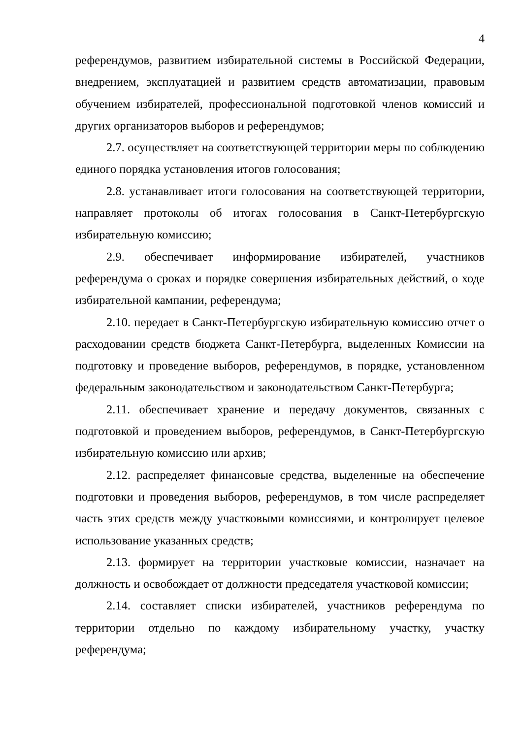4
референдумов, развитием избирательной системы в Российской Федерации, внедрением, эксплуатацией и развитием средств автоматизации, правовым обучением избирателей, профессиональной подготовкой членов комиссий и других организаторов выборов и референдумов;
2.7. осуществляет на соответствующей территории меры по соблюдению единого порядка установления итогов голосования;
2.8. устанавливает итоги голосования на соответствующей территории, направляет протоколы об итогах голосования в Санкт-Петербургскую избирательную комиссию;
2.9. обеспечивает информирование избирателей, участников референдума о сроках и порядке совершения избирательных действий, о ходе избирательной кампании, референдума;
2.10. передает в Санкт-Петербургскую избирательную комиссию отчет о расходовании средств бюджета Санкт-Петербурга, выделенных Комиссии на подготовку и проведение выборов, референдумов, в порядке, установленном федеральным законодательством и законодательством Санкт-Петербурга;
2.11. обеспечивает хранение и передачу документов, связанных с подготовкой и проведением выборов, референдумов, в Санкт-Петербургскую избирательную комиссию или архив;
2.12. распределяет финансовые средства, выделенные на обеспечение подготовки и проведения выборов, референдумов, в том числе распределяет часть этих средств между участковыми комиссиями, и контролирует целевое использование указанных средств;
2.13. формирует на территории участковые комиссии, назначает на должность и освобождает от должности председателя участковой комиссии;
2.14. составляет списки избирателей, участников референдума по территории отдельно по каждому избирательному участку, участку референдума;